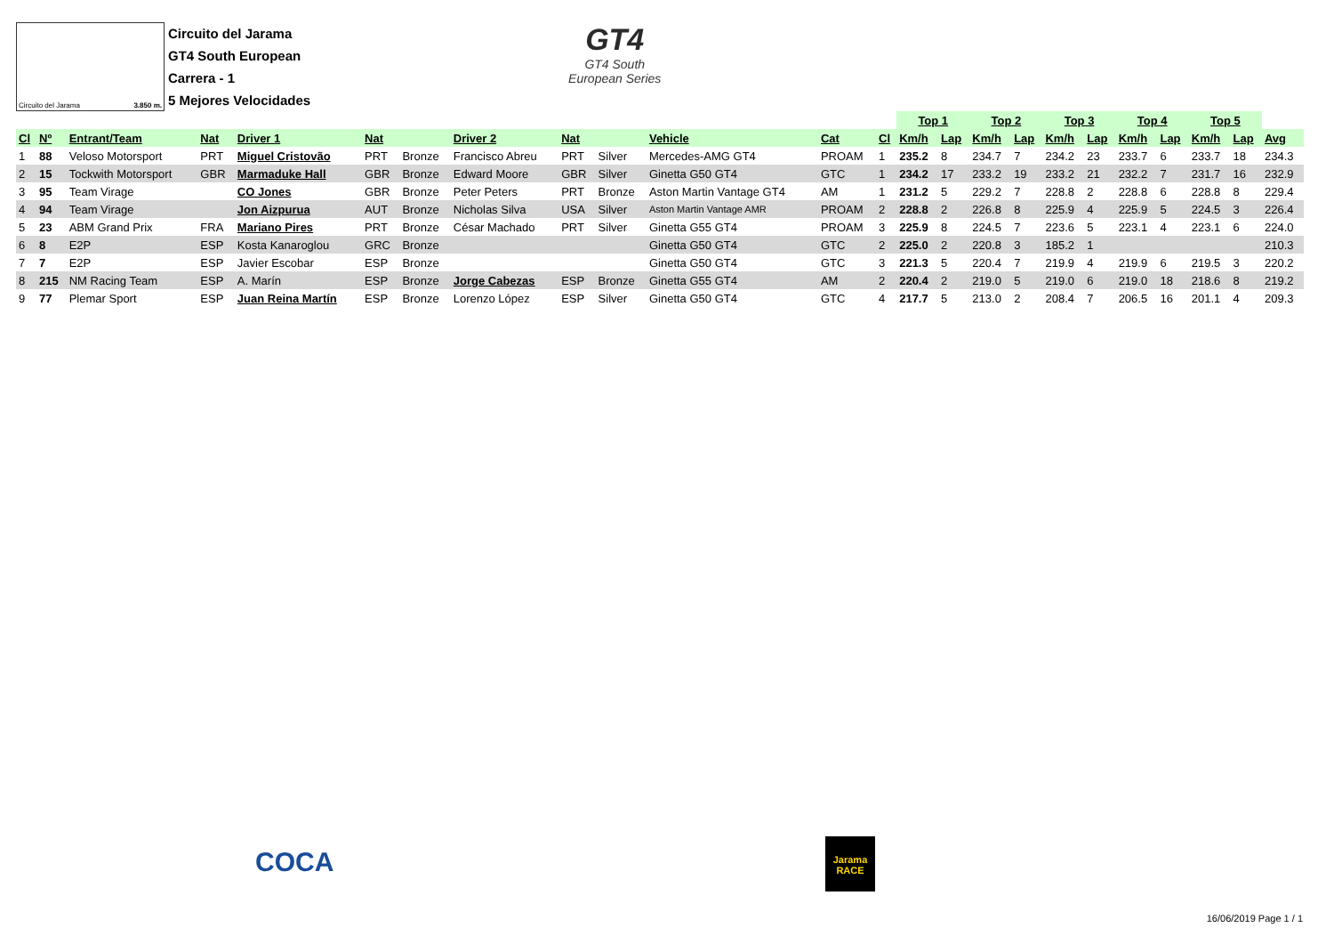Circuito del Jarama 3.850 m.
Circuito del Jarama
GT4 South European
Carrera - 1
5 Mejores Velocidades
GT4
GT4 South
European Series
| | | | | | | | | | | | | | Top 1 | | Top 2 | | Top 3 | | Top 4 | | Top 5 | | |
| --- | --- | --- | --- | --- | --- | --- | --- | --- | --- | --- | --- | --- | --- | --- | --- | --- | --- | --- | --- | --- | --- | --- | --- |
| Cl | Nº | Entrant/Team | Nat | Driver 1 | Nat | | Driver 2 | Nat | | Vehicle | Cat | Cl | Km/h | Lap | Km/h | Lap | Km/h | Lap | Km/h | Lap | Km/h | Lap | Avg |
| 1 | 88 | Veloso Motorsport | PRT | Miguel Cristovão | PRT | Bronze | Francisco Abreu | PRT | Silver | Mercedes-AMG GT4 | PROAM | 1 | 235.2 | 8 | 234.7 | 7 | 234.2 | 23 | 233.7 | 6 | 233.7 | 18 | 234.3 |
| 2 | 15 | Tockwith Motorsport | GBR | Marmaduke Hall | GBR | Bronze | Edward Moore | GBR | Silver | Ginetta G50 GT4 | GTC | 1 | 234.2 | 17 | 233.2 | 19 | 233.2 | 21 | 232.2 | 7 | 231.7 | 16 | 232.9 |
| 3 | 95 | Team Virage | | CO Jones | GBR | Bronze | Peter Peters | PRT | Bronze | Aston Martin Vantage GT4 | AM | 1 | 231.2 | 5 | 229.2 | 7 | 228.8 | 2 | 228.8 | 6 | 228.8 | 8 | 229.4 |
| 4 | 94 | Team Virage | | Jon Aizpurua | AUT | Bronze | Nicholas Silva | USA | Silver | Aston Martin Vantage AMR | PROAM | 2 | 228.8 | 2 | 226.8 | 8 | 225.9 | 4 | 225.9 | 5 | 224.5 | 3 | 226.4 |
| 5 | 23 | ABM Grand Prix | FRA | Mariano Pires | PRT | Bronze | César Machado | PRT | Silver | Ginetta G55 GT4 | PROAM | 3 | 225.9 | 8 | 224.5 | 7 | 223.6 | 5 | 223.1 | 4 | 223.1 | 6 | 224.0 |
| 6 | 8 | E2P | ESP | Kosta Kanaroglou | GRC | Bronze | | | | Ginetta G50 GT4 | GTC | 2 | 225.0 | 2 | 220.8 | 3 | 185.2 | 1 | | | | | 210.3 |
| 7 | 7 | E2P | ESP | Javier Escobar | ESP | Bronze | | | | Ginetta G50 GT4 | GTC | 3 | 221.3 | 5 | 220.4 | 7 | 219.9 | 4 | 219.9 | 6 | 219.5 | 3 | 220.2 |
| 8 | 215 | NM Racing Team | ESP | A. Marín | ESP | Bronze | Jorge Cabezas | ESP | Bronze | Ginetta G55 GT4 | AM | 2 | 220.4 | 2 | 219.0 | 5 | 219.0 | 6 | 219.0 | 18 | 218.6 | 8 | 219.2 |
| 9 | 77 | Plemar Sport | ESP | Juan Reina Martín | ESP | Bronze | Lorenzo López | ESP | Silver | Ginetta G50 GT4 | GTC | 4 | 217.7 | 5 | 213.0 | 2 | 208.4 | 7 | 206.5 | 16 | 201.1 | 4 | 209.3 |
COCA
Jarama
RACE
16/06/2019 Page 1 / 1